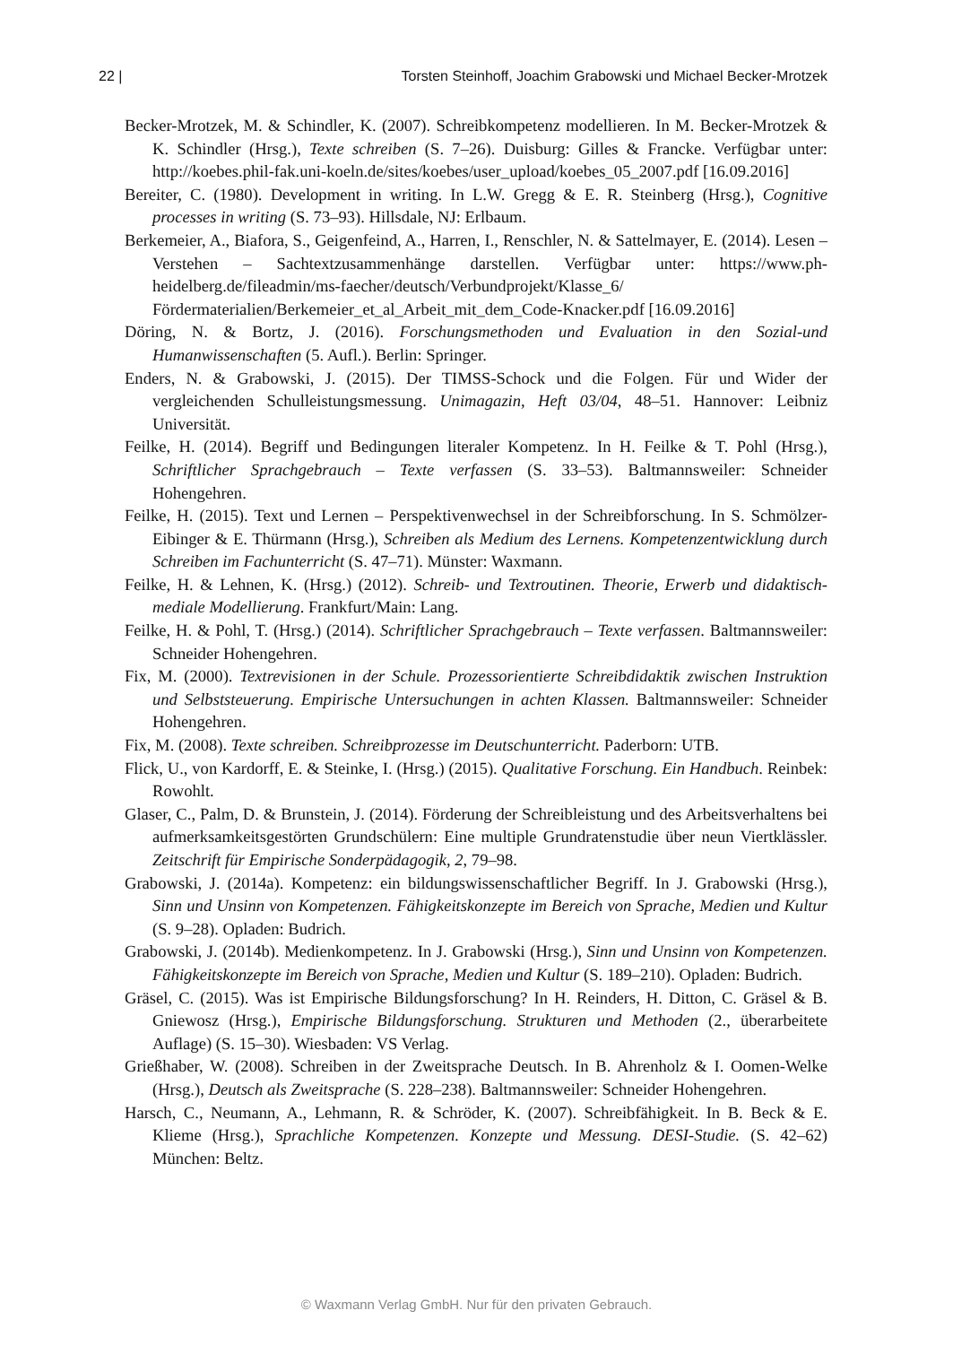22 | Torsten Steinhoff, Joachim Grabowski und Michael Becker-Mrotzek
Becker-Mrotzek, M. & Schindler, K. (2007). Schreibkompetenz modellieren. In M. Becker-Mrotzek & K. Schindler (Hrsg.), Texte schreiben (S. 7–26). Duisburg: Gilles & Francke. Verfügbar unter: http://koebes.phil-fak.uni-koeln.de/sites/koebes/user_upload/koebes_05_2007.pdf [16.09.2016]
Bereiter, C. (1980). Development in writing. In L.W. Gregg & E. R. Steinberg (Hrsg.), Cognitive processes in writing (S. 73–93). Hillsdale, NJ: Erlbaum.
Berkemeier, A., Biafora, S., Geigenfeind, A., Harren, I., Renschler, N. & Sattelmayer, E. (2014). Lesen – Verstehen – Sachtextzusammenhänge darstellen. Verfügbar unter: https://www.ph-heidelberg.de/fileadmin/ms-faecher/deutsch/Verbundprojekt/Klasse_6/ Fördermaterialien/Berkemeier_et_al_Arbeit_mit_dem_Code-Knacker.pdf [16.09.2016]
Döring, N. & Bortz, J. (2016). Forschungsmethoden und Evaluation in den Sozial-und Humanwissenschaften (5. Aufl.). Berlin: Springer.
Enders, N. & Grabowski, J. (2015). Der TIMSS-Schock und die Folgen. Für und Wider der vergleichenden Schulleistungsmessung. Unimagazin, Heft 03/04, 48–51. Hannover: Leibniz Universität.
Feilke, H. (2014). Begriff und Bedingungen literaler Kompetenz. In H. Feilke & T. Pohl (Hrsg.), Schriftlicher Sprachgebrauch – Texte verfassen (S. 33–53). Baltmannsweiler: Schneider Hohengehren.
Feilke, H. (2015). Text und Lernen – Perspektivenwechsel in der Schreibforschung. In S. Schmölzer-Eibinger & E. Thürmann (Hrsg.), Schreiben als Medium des Lernens. Kompetenzentwicklung durch Schreiben im Fachunterricht (S. 47–71). Münster: Waxmann.
Feilke, H. & Lehnen, K. (Hrsg.) (2012). Schreib- und Textroutinen. Theorie, Erwerb und didaktisch-mediale Modellierung. Frankfurt/Main: Lang.
Feilke, H. & Pohl, T. (Hrsg.) (2014). Schriftlicher Sprachgebrauch – Texte verfassen. Baltmannsweiler: Schneider Hohengehren.
Fix, M. (2000). Textrevisionen in der Schule. Prozessorientierte Schreibdidaktik zwischen Instruktion und Selbststeuerung. Empirische Untersuchungen in achten Klassen. Baltmannsweiler: Schneider Hohengehren.
Fix, M. (2008). Texte schreiben. Schreibprozesse im Deutschunterricht. Paderborn: UTB.
Flick, U., von Kardorff, E. & Steinke, I. (Hrsg.) (2015). Qualitative Forschung. Ein Handbuch. Reinbek: Rowohlt.
Glaser, C., Palm, D. & Brunstein, J. (2014). Förderung der Schreibleistung und des Arbeitsverhaltens bei aufmerksamkeitsgestörten Grundschülern: Eine multiple Grundratenstudie über neun Viertklässler. Zeitschrift für Empirische Sonderpädagogik, 2, 79–98.
Grabowski, J. (2014a). Kompetenz: ein bildungswissenschaftlicher Begriff. In J. Grabowski (Hrsg.), Sinn und Unsinn von Kompetenzen. Fähigkeitskonzepte im Bereich von Sprache, Medien und Kultur (S. 9–28). Opladen: Budrich.
Grabowski, J. (2014b). Medienkompetenz. In J. Grabowski (Hrsg.), Sinn und Unsinn von Kompetenzen. Fähigkeitskonzepte im Bereich von Sprache, Medien und Kultur (S. 189–210). Opladen: Budrich.
Gräsel, C. (2015). Was ist Empirische Bildungsforschung? In H. Reinders, H. Ditton, C. Gräsel & B. Gniewosz (Hrsg.), Empirische Bildungsforschung. Strukturen und Methoden (2., überarbeitete Auflage) (S. 15–30). Wiesbaden: VS Verlag.
Grießhaber, W. (2008). Schreiben in der Zweitsprache Deutsch. In B. Ahrenholz & I. Oomen-Welke (Hrsg.), Deutsch als Zweitsprache (S. 228–238). Baltmannsweiler: Schneider Hohengehren.
Harsch, C., Neumann, A., Lehmann, R. & Schröder, K. (2007). Schreibfähigkeit. In B. Beck & E. Klieme (Hrsg.), Sprachliche Kompetenzen. Konzepte und Messung. DESI-Studie. (S. 42–62) München: Beltz.
© Waxmann Verlag GmbH. Nur für den privaten Gebrauch.